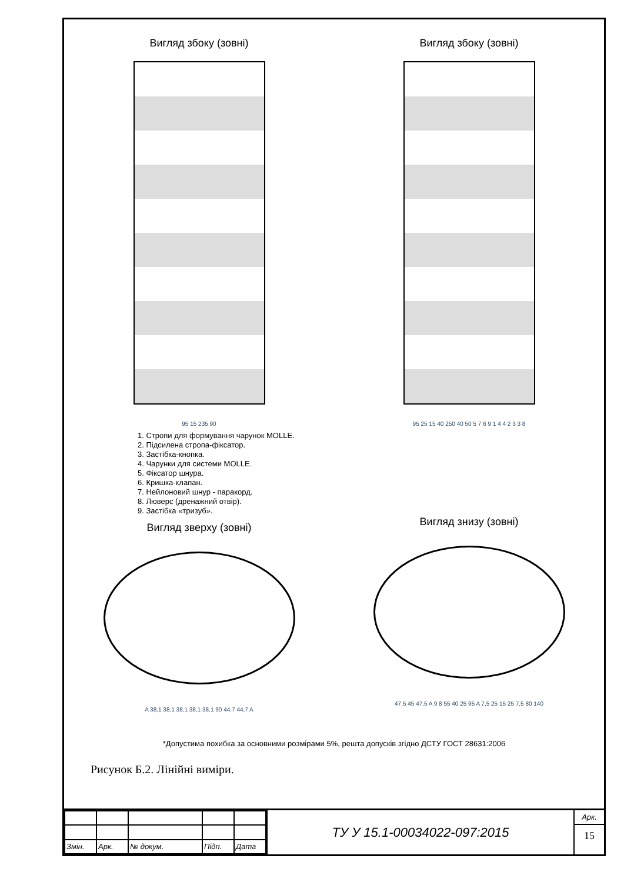Вигляд збоку (зовні)
95 15 235 90
Вигляд збоку (зовні)
95 25 15 40 250 40 50 5 7 6 9 1 4 4 2 3 3 8
1. Стропи для формування чарунок MOLLE.
2. Підсилена стропа-фіксатор.
3. Застібка-кнопка.
4. Чарунки для системи MOLLE.
5. Фіксатор шнура.
6. Кришка-клапан.
7. Нейлоновий шнур - паракорд.
8. Люверс (дренажний отвір).
9. Застібка «тризуб».
Вигляд зверху (зовні)
A 38,1 38,1 38,1 38,1 38,1 90 44,7 44,7 A
Вигляд знизу (зовні)
47,5 45 47,5 A 9 8 55 40 25 95 A 7,5 25 15 25 7,5 80 140
*Допустима похибка за основними розмірами 5%, решта допусків згідно ДСТУ ГОСТ 28631:2006
Рисунок Б.2. Лінійні виміри.
| Змін. | Арк. | № докум. | Підп. | Дата |
ТУ У 15.1-00034022-097:2015
Арк.
15